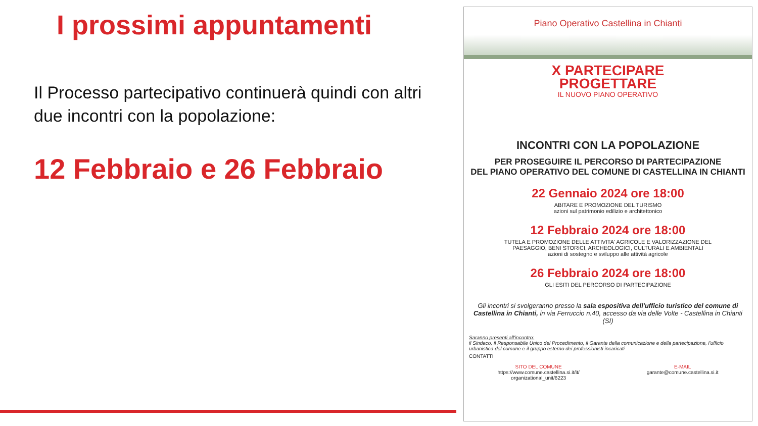I prossimi appuntamenti
Il Processo partecipativo continuerà quindi con altri due incontri con la popolazione:
12 Febbraio e 26 Febbraio
Piano Operativo Castellina in Chianti
X PARTECIPARE
PROGETTARE
IL NUOVO PIANO OPERATIVO
INCONTRI CON LA POPOLAZIONE
PER PROSEGUIRE IL PERCORSO DI PARTECIPAZIONE
DEL PIANO OPERATIVO DEL COMUNE DI CASTELLINA IN CHIANTI
22 Gennaio 2024 ore 18:00
ABITARE E PROMOZIONE DEL TURISMO
azioni sul patrimonio edilizio e architettonico
12 Febbraio 2024 ore 18:00
TUTELA E PROMOZIONE DELLE ATTIVITA' AGRICOLE E VALORIZZAZIONE DEL
PAESAGGIO, BENI STORICI, ARCHEOLOGICI, CULTURALI E AMBIENTALI
azioni di sostegno e sviluppo alle attività agricole
26 Febbraio 2024 ore 18:00
GLI ESITI DEL PERCORSO DI PARTECIPAZIONE
Gli incontri si svolgeranno presso la sala espositiva dell'ufficio turistico del comune di Castellina in Chianti, in via Ferruccio n.40, accesso da via delle Volte - Castellina in Chianti (SI)
Saranno presenti all'incontro:
il Sindaco, il Responsabile Unico del Procedimento, il Garante della comunicazione e della partecipazione, l'ufficio urbanistica del comune e il gruppo esterno dei professionisti incaricati
CONTATTI
SITO DEL COMUNE
https://www.comune.castellina.si.it/it/
organizational_unit/6223
E-MAIL
garante@comune.castellina.si.it